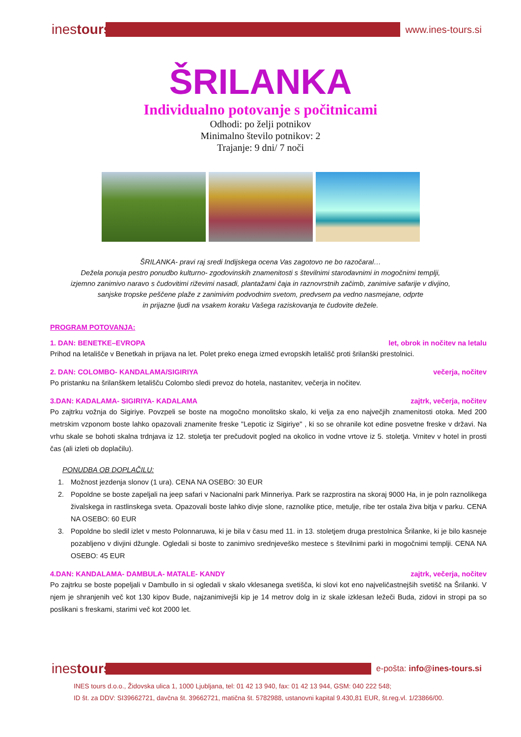inestours
www.ines-tours.si
ŠRILANKA
Individualno potovanje s počitnicami
Odhodi: po želji potnikov
Minimalno število potnikov: 2
Trajanje: 9 dni/ 7 noči
ŠRILANKA- pravi raj sredi Indijskega ocena Vas zagotovo ne bo razočaral…
Dežela ponuja pestro ponudbo kulturno- zgodovinskih znamenitosti s številnimi starodavnimi in mogočnimi templji,
izjemno zanimivo naravo s čudovitimi riževimi nasadi, plantažami čaja in raznovrstnih začimb, zanimive safarije v divjino,
sanjske tropske peščene plaže z zanimivim podvodnim svetom, predvsem pa vedno nasmejane, odprte
in prijazne ljudi na vsakem koraku Vašega raziskovanja te čudovite dežele.
PROGRAM POTOVANJA:
1. DAN: BENETKE–EVROPA let, obrok in nočitev na letalu
Prihod na letališče v Benetkah in prijava na let. Polet preko enega izmed evropskih letališč proti šrilanški prestolnici.
2. DAN: COLOMBO- KANDALAMA/SIGIRIYA večerja, nočitev
Po pristanku na šrilanškem letališču Colombo sledi prevoz do hotela, nastanitev, večerja in nočitev.
3.DAN: KADALAMA- SIGIRIYA- KADALAMA zajtrk, večerja, nočitev
Po zajtrku vožnja do Sigiriye. Povzpeli se boste na mogočno monolitsko skalo, ki velja za eno največjih znamenitosti otoka. Med 200 metrskim vzponom boste lahko opazovali znamenite freske "Lepotic iz Sigiriye" , ki so se ohranile kot edine posvetne freske v državi. Na vrhu skale se bohoti skalna trdnjava iz 12. stoletja ter prečudovit pogled na okolico in vodne vrtove iz 5. stoletja. Vrnitev v hotel in prosti čas (ali izleti ob doplačilu).
PONUDBA OB DOPLAČILU:
1. Možnost jezdenja slonov (1 ura). CENA NA OSEBO: 30 EUR
2. Popoldne se boste zapeljali na jeep safari v Nacionalni park Minneriya. Park se razprostira na skoraj 9000 Ha, in je poln raznolikega živalskega in rastlinskega sveta. Opazovali boste lahko divje slone, raznolike ptice, metulje, ribe ter ostala živa bitja v parku. CENA NA OSEBO: 60 EUR
3. Popoldne bo sledil izlet v mesto Polonnaruwa, ki je bila v času med 11. in 13. stoletjem druga prestolnica Šrilanke, ki je bilo kasneje pozabljeno v divjini džungle. Ogledali si boste to zanimivo srednjeveško mestece s številnimi parki in mogočnimi templji. CENA NA OSEBO: 45 EUR
4.DAN: KANDALAMA- DAMBULA- MATALE- KANDY zajtrk, večerja, nočitev
Po zajtrku se boste popeljali v Dambullo in si ogledali v skalo vklesanega svetišča, ki slovi kot eno najveličastnejših svetišč na Šrilanki. V njem je shranjenih več kot 130 kipov Bude, najzanimivejši kip je 14 metrov dolg in iz skale izklesan ležeči Buda, zidovi in stropi pa so poslikani s freskami, starimi več kot 2000 let.
inestours
e-pošta: info@ines-tours.si
INES tours d.o.o., Židovska ulica 1, 1000 Ljubljana, tel: 01 42 13 940, fax: 01 42 13 944, GSM: 040 222 548;
ID št. za DDV: SI39662721, davčna št. 39662721, matična št. 5782988, ustanovni kapital 9.430,81 EUR, št.reg.vl. 1/23866/00.